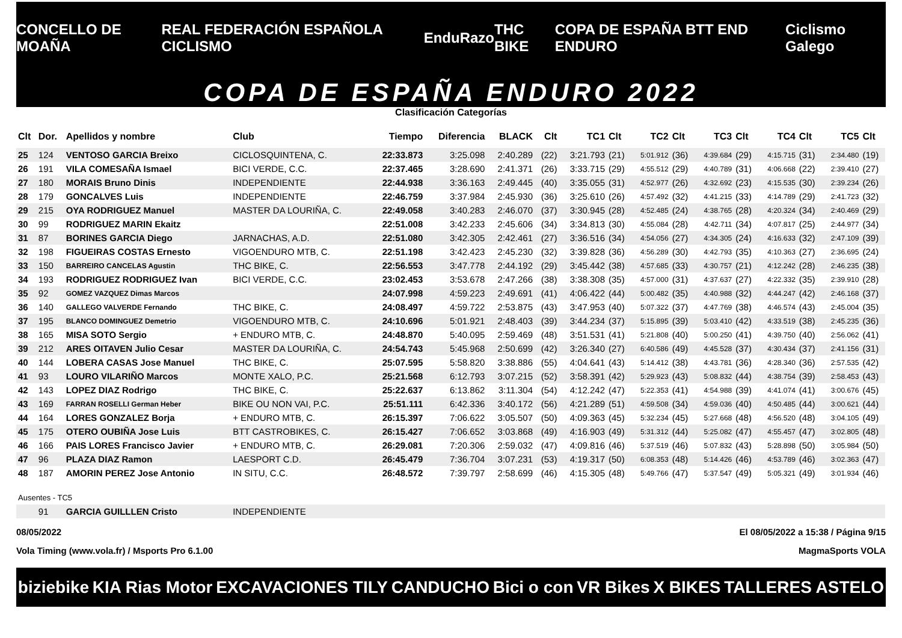CONCELLO DE MOAÑA REAL FEDERACIÓN ESPAÑOLA CICLISMO EnduRazo THC BIKE COPA DE ESPAÑA BTT END ENDURO Ciclismo Galego
COPA DE ESPAÑA ENDURO 2022
Clasificación Categorías
| Clt | Dor. | Apellidos y nombre | Club | Tiempo | Diferencia | BLACK | Clt | TC1 | Clt | TC2 | Clt | TC3 | Clt | TC4 | Clt | TC5 | Clt |
| --- | --- | --- | --- | --- | --- | --- | --- | --- | --- | --- | --- | --- | --- | --- | --- | --- | --- |
| 25 | 124 | VENTOSO GARCIA Breixo | CICLOSQUINTENA, C. | 22:33.873 | 3:25.098 | 2:40.289 | (22) | 3:21.793 | (21) | 5:01.912 | (36) | 4:39.684 | (29) | 4:15.715 | (31) | 2:34.480 | (19) |
| 26 | 191 | VILA COMESAÑA Ismael | BICI VERDE, C.C. | 22:37.465 | 3:28.690 | 2:41.371 | (26) | 3:33.715 | (29) | 4:55.512 | (29) | 4:40.789 | (31) | 4:06.668 | (22) | 2:39.410 | (27) |
| 27 | 180 | MORAIS Bruno Dinis | INDEPENDIENTE | 22:44.938 | 3:36.163 | 2:49.445 | (40) | 3:35.055 | (31) | 4:52.977 | (26) | 4:32.692 | (23) | 4:15.535 | (30) | 2:39.234 | (26) |
| 28 | 179 | GONCALVES Luis | INDEPENDIENTE | 22:46.759 | 3:37.984 | 2:45.930 | (36) | 3:25.610 | (26) | 4:57.492 | (32) | 4:41.215 | (33) | 4:14.789 | (29) | 2:41.723 | (32) |
| 29 | 215 | OYA RODRIGUEZ Manuel | MASTER DA LOURIÑA, C. | 22:49.058 | 3:40.283 | 2:46.070 | (37) | 3:30.945 | (28) | 4:52.485 | (24) | 4:38.765 | (28) | 4:20.324 | (34) | 2:40.469 | (29) |
| 30 | 99 | RODRIGUEZ MARIN Ekaitz | | 22:51.008 | 3:42.233 | 2:45.606 | (34) | 3:34.813 | (30) | 4:55.084 | (28) | 4:42.711 | (34) | 4:07.817 | (25) | 2:44.977 | (34) |
| 31 | 87 | BORINES GARCIA Diego | JARNACHAS, A.D. | 22:51.080 | 3:42.305 | 2:42.461 | (27) | 3:36.516 | (34) | 4:54.056 | (27) | 4:34.305 | (24) | 4:16.633 | (32) | 2:47.109 | (39) |
| 32 | 198 | FIGUEIRAS COSTAS Ernesto | VIGOENDURO MTB, C. | 22:51.198 | 3:42.423 | 2:45.230 | (32) | 3:39.828 | (36) | 4:56.289 | (30) | 4:42.793 | (35) | 4:10.363 | (27) | 2:36.695 | (24) |
| 33 | 150 | BARREIRO CANCELAS Agustin | THC BIKE, C. | 22:56.553 | 3:47.778 | 2:44.192 | (29) | 3:45.442 | (38) | 4:57.685 | (33) | 4:30.757 | (21) | 4:12.242 | (28) | 2:46.235 | (38) |
| 34 | 193 | RODRIGUEZ RODRIGUEZ Ivan | BICI VERDE, C.C. | 23:02.453 | 3:53.678 | 2:47.266 | (38) | 3:38.308 | (35) | 4:57.000 | (31) | 4:37.637 | (27) | 4:22.332 | (35) | 2:39.910 | (28) |
| 35 | 92 | GOMEZ VAZQUEZ Dimas Marcos | | 24:07.998 | 4:59.223 | 2:49.691 | (41) | 4:06.422 | (44) | 5:00.482 | (35) | 4:40.988 | (32) | 4:44.247 | (42) | 2:46.168 | (37) |
| 36 | 140 | GALLEGO VALVERDE Fernando | THC BIKE, C. | 24:08.497 | 4:59.722 | 2:53.875 | (43) | 3:47.953 | (40) | 5:07.322 | (37) | 4:47.769 | (38) | 4:46.574 | (43) | 2:45.004 | (35) |
| 37 | 195 | BLANCO DOMINGUEZ Demetrio | VIGOENDURO MTB, C. | 24:10.696 | 5:01.921 | 2:48.403 | (39) | 3:44.234 | (37) | 5:15.895 | (39) | 5:03.410 | (42) | 4:33.519 | (38) | 2:45.235 | (36) |
| 38 | 165 | MISA SOTO Sergio | + ENDURO MTB, C. | 24:48.870 | 5:40.095 | 2:59.469 | (48) | 3:51.531 | (41) | 5:21.808 | (40) | 5:00.250 | (41) | 4:39.750 | (40) | 2:56.062 | (41) |
| 39 | 212 | ARES OITAVEN Julio Cesar | MASTER DA LOURIÑA, C. | 24:54.743 | 5:45.968 | 2:50.699 | (42) | 3:26.340 | (27) | 6:40.586 | (49) | 4:45.528 | (37) | 4:30.434 | (37) | 2:41.156 | (31) |
| 40 | 144 | LOBERA CASAS Jose Manuel | THC BIKE, C. | 25:07.595 | 5:58.820 | 3:38.886 | (55) | 4:04.641 | (43) | 5:14.412 | (38) | 4:43.781 | (36) | 4:28.340 | (36) | 2:57.535 | (42) |
| 41 | 93 | LOURO VILARIÑO Marcos | MONTE XALO, P.C. | 25:21.568 | 6:12.793 | 3:07.215 | (52) | 3:58.391 | (42) | 5:29.923 | (43) | 5:08.832 | (44) | 4:38.754 | (39) | 2:58.453 | (43) |
| 42 | 143 | LOPEZ DIAZ Rodrigo | THC BIKE, C. | 25:22.637 | 6:13.862 | 3:11.304 | (54) | 4:12.242 | (47) | 5:22.353 | (41) | 4:54.988 | (39) | 4:41.074 | (41) | 3:00.676 | (45) |
| 43 | 169 | FARRAN ROSELLI German Heber | BIKE OU NON VAI, P.C. | 25:51.111 | 6:42.336 | 3:40.172 | (56) | 4:21.289 | (51) | 4:59.508 | (34) | 4:59.036 | (40) | 4:50.485 | (44) | 3:00.621 | (44) |
| 44 | 164 | LORES GONZALEZ Borja | + ENDURO MTB, C. | 26:15.397 | 7:06.622 | 3:05.507 | (50) | 4:09.363 | (45) | 5:32.234 | (45) | 5:27.668 | (48) | 4:56.520 | (48) | 3:04.105 | (49) |
| 45 | 175 | OTERO OUBIÑA Jose Luis | BTT CASTROBIKES, C. | 26:15.427 | 7:06.652 | 3:03.868 | (49) | 4:16.903 | (49) | 5:31.312 | (44) | 5:25.082 | (47) | 4:55.457 | (47) | 3:02.805 | (48) |
| 46 | 166 | PAIS LORES Francisco Javier | + ENDURO MTB, C. | 26:29.081 | 7:20.306 | 2:59.032 | (47) | 4:09.816 | (46) | 5:37.519 | (46) | 5:07.832 | (43) | 5:28.898 | (50) | 3:05.984 | (50) |
| 47 | 96 | PLAZA DIAZ Ramon | LAESPORT C.D. | 26:45.479 | 7:36.704 | 3:07.231 | (53) | 4:19.317 | (50) | 6:08.353 | (48) | 5:14.426 | (46) | 4:53.789 | (46) | 3:02.363 | (47) |
| 48 | 187 | AMORIN PEREZ Jose Antonio | IN SITU, C.C. | 26:48.572 | 7:39.797 | 2:58.699 | (46) | 4:15.305 | (48) | 5:49.766 | (47) | 5:37.547 | (49) | 5:05.321 | (49) | 3:01.934 | (46) |
| Ausentes - TC5 | | | | | | | | | | | | | | | | | |
| | 91 | GARCIA GUILLLEN Cristo | INDEPENDIENTE | | | | | | | | | | | | | | |
08/05/2022 El 08/05/2022 a 15:38 / Página 9/15
Vola Timing (www.vola.fr) / Msports Pro 6.1.00 MagmaSports VOLA
biziebike KIA Rias Motor EXCAVACIONES TILY CANDUCHO Bici o con VR Bikes X BIKES TALLERES ASTELO